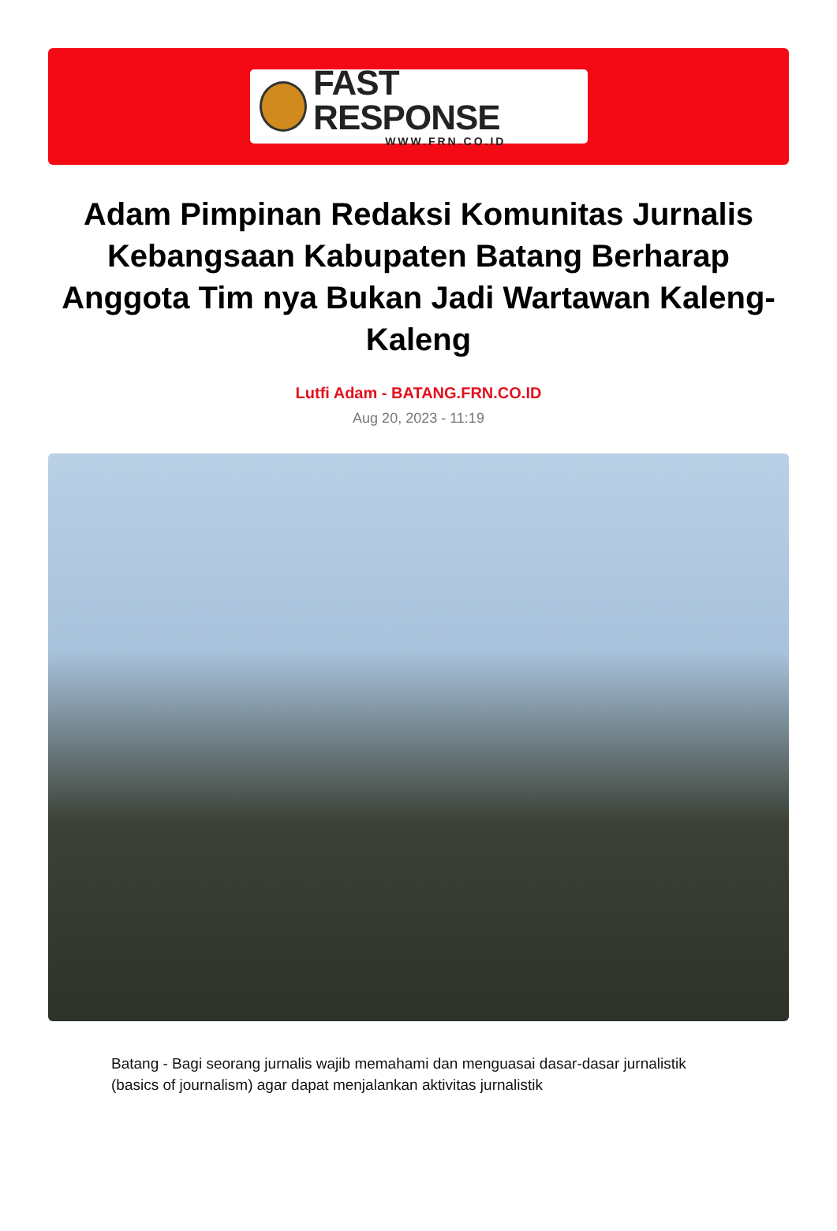FAST RESPONSE
WWW.FRN.CO.ID
Adam Pimpinan Redaksi Komunitas Jurnalis Kebangsaan Kabupaten Batang Berharap Anggota Tim nya Bukan Jadi Wartawan Kaleng-Kaleng
Lutfi Adam - BATANG.FRN.CO.ID
Aug 20, 2023 - 11:19
Batang - Bagi seorang jurnalis wajib memahami dan menguasai dasar-dasar jurnalistik (basics of journalism) agar dapat menjalankan aktivitas jurnalistik